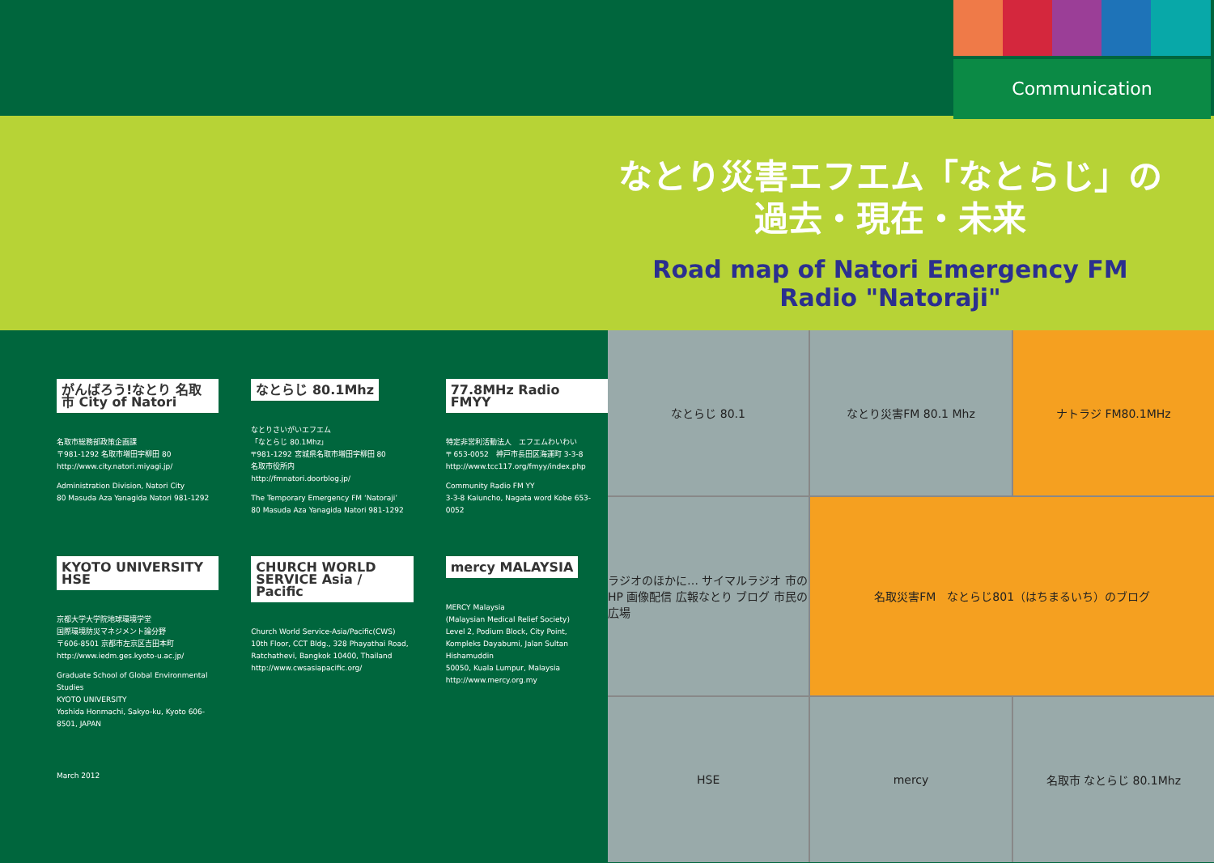Communication
なとり災害エフエム「なとらじ」の
過去・現在・未来
Road map of Natori Emergency FM Radio "Natoraji"
がんばろう!なとり 名取市 City of Natori
名取市総務部政策企画課
〒981-1292 名取市増田字柳田 80
http://www.city.natori.miyagi.jp/
Administration Division, Natori City
80 Masuda Aza Yanagida Natori 981-1292
なとらじ 80.1Mhz
なとりさいがいエフエム
「なとらじ 80.1Mhz」
〒981-1292 宮城県名取市増田字柳田 80
名取市役所内
http://fmnatori.doorblog.jp/
The Temporary Emergency FM ‘Natoraji’
80 Masuda Aza Yanagida Natori 981-1292
77.8MHz Radio FMYY
特定非営利活動法人　エフエムわいわい
〒 653-0052　神戸市長田区海運町 3-3-8
http://www.tcc117.org/fmyy/index.php
Community Radio FM YY
3-3-8 Kaiuncho, Nagata word Kobe 653-0052
KYOTO UNIVERSITY HSE
京都大学大学院地球環境学堂
国際環境防災マネジメント論分野
〒606-8501 京都市左京区吉田本町
http://www.iedm.ges.kyoto-u.ac.jp/
Graduate School of Global Environmental Studies
KYOTO UNIVERSITY
Yoshida Honmachi, Sakyo-ku, Kyoto 606-8501, JAPAN
CHURCH WORLD SERVICE Asia / Pacific
Church World Service-Asia/Pacific(CWS)
10th Floor, CCT Bldg., 328 Phayathai Road,
Ratchathevi, Bangkok 10400, Thailand
http://www.cwsasiapacific.org/
mercy MALAYSIA
MERCY Malaysia
(Malaysian Medical Relief Society)
Level 2, Podium Block, City Point,
Kompleks Dayabumi, Jalan Sultan Hishamuddin
50050, Kuala Lumpur, Malaysia
http://www.mercy.org.my
March 2012
なとらじ 80.1
なとり災害FM 80.1 Mhz
ナトラジ FM80.1MHz
ラジオのほかに… サイマルラジオ 市のHP 画像配信 広報なとり ブログ 市民の広場
名取災害FM　なとらじ801（はちまるいち）のブログ
HSE
mercy
名取市 なとらじ 80.1Mhz